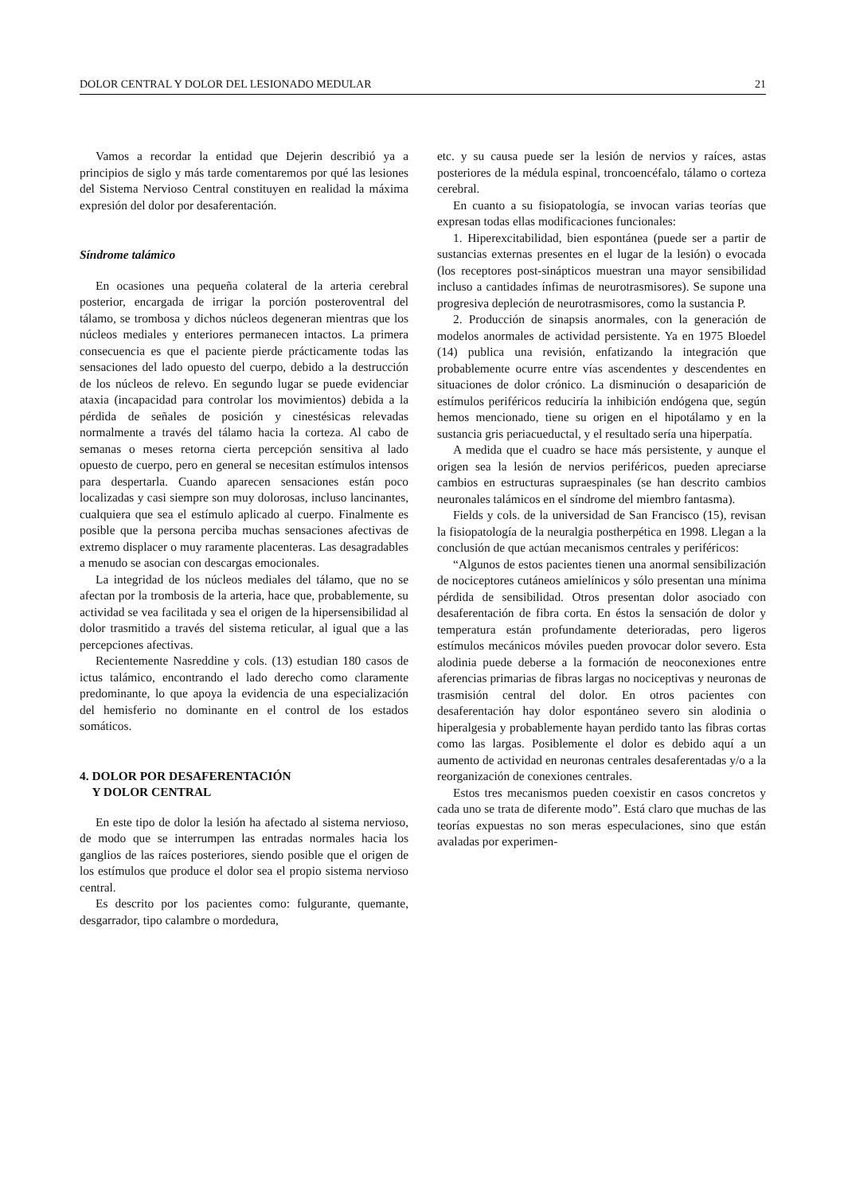DOLOR CENTRAL Y DOLOR DEL LESIONADO MEDULAR 21
Vamos a recordar la entidad que Dejerin describió ya a principios de siglo y más tarde comentaremos por qué las lesiones del Sistema Nervioso Central constituyen en realidad la máxima expresión del dolor por desaferentación.
Síndrome talámico
En ocasiones una pequeña colateral de la arteria cerebral posterior, encargada de irrigar la porción posteroventral del tálamo, se trombosa y dichos núcleos degeneran mientras que los núcleos mediales y enteriores permanecen intactos. La primera consecuencia es que el paciente pierde prácticamente todas las sensaciones del lado opuesto del cuerpo, debido a la destrucción de los núcleos de relevo. En segundo lugar se puede evidenciar ataxia (incapacidad para controlar los movimientos) debida a la pérdida de señales de posición y cinestésicas relevadas normalmente a través del tálamo hacia la corteza. Al cabo de semanas o meses retorna cierta percepción sensitiva al lado opuesto de cuerpo, pero en general se necesitan estímulos intensos para despertarla. Cuando aparecen sensaciones están poco localizadas y casi siempre son muy dolorosas, incluso lancinantes, cualquiera que sea el estímulo aplicado al cuerpo. Finalmente es posible que la persona perciba muchas sensaciones afectivas de extremo displacer o muy raramente placenteras. Las desagradables a menudo se asocian con descargas emocionales.
La integridad de los núcleos mediales del tálamo, que no se afectan por la trombosis de la arteria, hace que, probablemente, su actividad se vea facilitada y sea el origen de la hipersensibilidad al dolor trasmitido a través del sistema reticular, al igual que a las percepciones afectivas.
Recientemente Nasreddine y cols. (13) estudian 180 casos de ictus talámico, encontrando el lado derecho como claramente predominante, lo que apoya la evidencia de una especialización del hemisferio no dominante en el control de los estados somáticos.
4. DOLOR POR DESAFERENTACIÓN
Y DOLOR CENTRAL
En este tipo de dolor la lesión ha afectado al sistema nervioso, de modo que se interrumpen las entradas normales hacia los ganglios de las raíces posteriores, siendo posible que el origen de los estímulos que produce el dolor sea el propio sistema nervioso central.
Es descrito por los pacientes como: fulgurante, quemante, desgarrador, tipo calambre o mordedura,
etc. y su causa puede ser la lesión de nervios y raíces, astas posteriores de la médula espinal, troncoencéfalo, tálamo o corteza cerebral.
En cuanto a su fisiopatología, se invocan varias teorías que expresan todas ellas modificaciones funcionales:
1. Hiperexcitabilidad, bien espontánea (puede ser a partir de sustancias externas presentes en el lugar de la lesión) o evocada (los receptores post-sinápticos muestran una mayor sensibilidad incluso a cantidades ínfimas de neurotrasmisores). Se supone una progresiva depleción de neurotrasmisores, como la sustancia P.
2. Producción de sinapsis anormales, con la generación de modelos anormales de actividad persistente. Ya en 1975 Bloedel (14) publica una revisión, enfatizando la integración que probablemente ocurre entre vías ascendentes y descendentes en situaciones de dolor crónico. La disminución o desaparición de estímulos periféricos reduciría la inhibición endógena que, según hemos mencionado, tiene su origen en el hipotálamo y en la sustancia gris periacueductal, y el resultado sería una hiperpatía.
A medida que el cuadro se hace más persistente, y aunque el origen sea la lesión de nervios periféricos, pueden apreciarse cambios en estructuras supraespinales (se han descrito cambios neuronales talámicos en el síndrome del miembro fantasma).
Fields y cols. de la universidad de San Francisco (15), revisan la fisiopatología de la neuralgia postherpética en 1998. Llegan a la conclusión de que actúan mecanismos centrales y periféricos:
“Algunos de estos pacientes tienen una anormal sensibilización de nociceptores cutáneos amielínicos y sólo presentan una mínima pérdida de sensibilidad. Otros presentan dolor asociado con desaferentación de fibra corta. En éstos la sensación de dolor y temperatura están profundamente deterioradas, pero ligeros estímulos mecánicos móviles pueden provocar dolor severo. Esta alodinia puede deberse a la formación de neoconexiones entre aferencias primarias de fibras largas no nociceptivas y neuronas de trasmisión central del dolor. En otros pacientes con desaferentación hay dolor espontáneo severo sin alodinia o hiperalgesia y probablemente hayan perdido tanto las fibras cortas como las largas. Posiblemente el dolor es debido aquí a un aumento de actividad en neuronas centrales desaferentadas y/o a la reorganización de conexiones centrales.
Estos tres mecanismos pueden coexistir en casos concretos y cada uno se trata de diferente modo”. Está claro que muchas de las teorías expuestas no son meras especulaciones, sino que están avaladas por experimen-